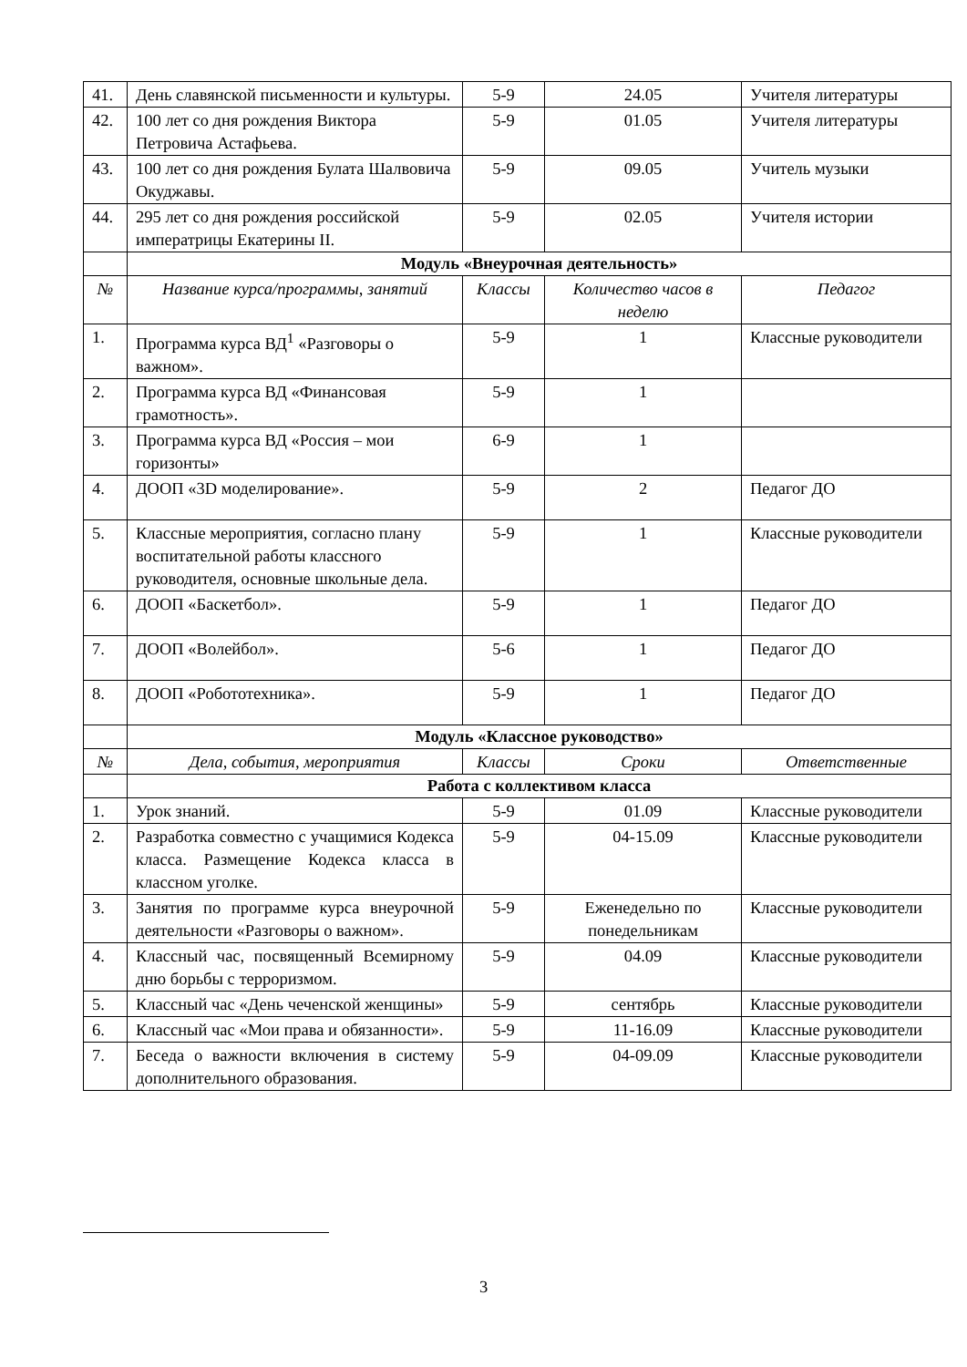| 41. | День славянской письменности и культуры. | 5-9 | 24.05 | Учителя литературы |
| 42. | 100 лет со дня рождения Виктора Петровича Астафьева. | 5-9 | 01.05 | Учителя литературы |
| 43. | 100 лет со дня рождения Булата Шалвовича Окуджавы. | 5-9 | 09.05 | Учитель музыки |
| 44. | 295 лет со дня рождения российской императрицы Екатерины II. | 5-9 | 02.05 | Учителя истории |
| | Модуль «Внеурочная деятельность» | | | |
| № | Название курса/программы, занятий | Классы | Количество часов в неделю | Педагог |
| 1. | Программа курса ВД<sup>1</sup> «Разговоры о важном». | 5-9 | 1 | Классные руководители |
| 2. | Программа курса ВД «Финансовая грамотность». | 5-9 | 1 | |
| 3. | Программа курса ВД «Россия – мои горизонты» | 6-9 | 1 | |
| 4. | ДООП «3D моделирование». | 5-9 | 2 | Педагог ДО |
| 5. | Классные мероприятия, согласно плану воспитательной работы классного руководителя, основные школьные дела. | 5-9 | 1 | Классные руководители |
| 6. | ДООП «Баскетбол». | 5-9 | 1 | Педагог ДО |
| 7. | ДООП «Волейбол». | 5-6 | 1 | Педагог ДО |
| 8. | ДООП «Робототехника». | 5-9 | 1 | Педагог ДО |
| | Модуль «Классное руководство» | | | |
| № | Дела, события, мероприятия | Классы | Сроки | Ответственные |
| | Работа с коллективом класса | | | |
| 1. | Урок знаний. | 5-9 | 01.09 | Классные руководители |
| 2. | Разработка совместно с учащимися Кодекса класса. Размещение Кодекса класса в классном уголке. | 5-9 | 04-15.09 | Классные руководители |
| 3. | Занятия по программе курса внеурочной деятельности «Разговоры о важном». | 5-9 | Еженедельно по понедельникам | Классные руководители |
| 4. | Классный час, посвященный Всемирному дню борьбы с терроризмом. | 5-9 | 04.09 | Классные руководители |
| 5. | Классный час «День чеченской женщины» | 5-9 | сентябрь | Классные руководители |
| 6. | Классный час «Мои права и обязанности». | 5-9 | 11-16.09 | Классные руководители |
| 7. | Беседа о важности включения в систему дополнительного образования. | 5-9 | 04-09.09 | Классные руководители |
3